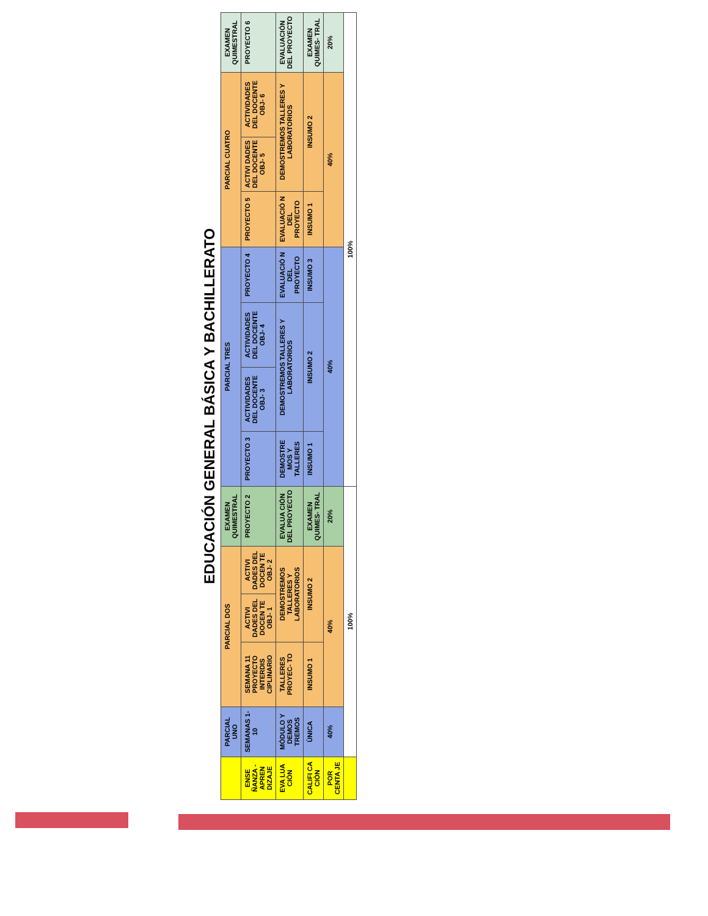EDUCACIÓN GENERAL BÁSICA Y BACHILLERATO
| | PARCIAL UNO | PARCIAL DOS | | | EXAMEN QUIMESTRAL | PARCIAL TRES | | | | PARCIAL CUATRO | | | EXAMEN QUIMESTRAL |
| --- | --- | --- | --- | --- | --- | --- | --- | --- | --- | --- | --- | --- | --- |
| ENSE ÑANZA - APREN DIZAJE | SEMANAS 1-10 | SEMANA 11 PROYECTO INTERDIS CIPLINARIO | ACTIVI DADES DEL DOCEN TE OBJ- 1 | ACTIVI DADES DEL DOCEN TE OBJ- 2 | PROYECTO 2 | PROYECTO 3 | ACTIVIDADES DEL DOCENTE OBJ- 3 | ACTIVIDADES DEL DOCENTE OBJ- 4 | PROYECTO 4 | PROYECTO 5 | ACTIVI DADES DEL DOCENTE OBJ- 5 | ACTIVIDADES DEL DOCENTE OBJ- 6 | PROYECTO 6 |
| EVA LUA CIÒN | MÒDULO Y DEMOS TREMOS | TALLERES PROYEC- TO | DEMOSTREMOS TALLERES Y LABORATORIOS | | EVALUA CIÒN DEL PROYECTO | DEMOSTRE MOS Y TALLERES | DEMOSTREMOS TALLERES Y LABORATORIOS | | EVALUACIÒ N DEL PROYECTO | EVALUACIÒ N DEL PROYECTO | DEMOSTREMOS TALLERES Y LABORATORIOS | | EVALUACIÒN DEL PROYECTO |
| CALIFI CA CIÒN | ÙNICA | INSUMO 1 | INSUMO 2 | | EXAMEN QUIMES- TRAL | INSUMO 1 | INSUMO 2 | | INSUMO 3 | INSUMO 1 | INSUMO 2 | | EXAMEN QUIMES- TRAL |
| POR CENTA JE | 40% | 40% | | | 20% | 40% | | | | 40% | | | 20% |
| | 100% | | | | | 100% | | | | | | | |